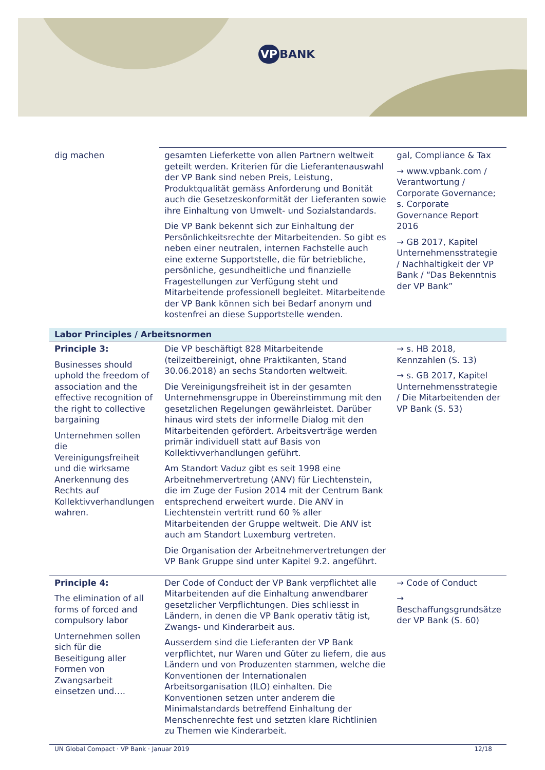VP BANK
| dig machen | gesamten Lieferkette von allen Partnern weltweit geteilt werden. Kriterien für die Lieferantenauswahl der VP Bank sind neben Preis, Leistung, Produktqualität gemäss Anforderung und Bonität auch die Gesetzeskonformität der Lieferanten sowie ihre Einhaltung von Umwelt- und Sozialstandards. Die VP Bank bekennt sich zur Einhaltung der Persönlichkeitsrechte der Mitarbeitenden. So gibt es neben einer neutralen, internen Fachstelle auch eine externe Supportstelle, die für betriebliche, persönliche, gesundheitliche und finanzielle Fragestellungen zur Verfügung steht und Mitarbeitende professionell begleitet. Mitarbeitende der VP Bank können sich bei Bedarf anonym und kostenfrei an diese Supportstelle wenden. | gal, Compliance & Tax → www.vpbank.com / Verantwortung / Corporate Governance; s. Corporate Governance Report 2016 → GB 2017, Kapitel Unternehmensstrategie / Nachhaltigkeit der VP Bank / “Das Bekenntnis der VP Bank” |
| Labor Principles / Arbeitsnormen | | |
| Principle 3: Businesses should uphold the freedom of association and the effective recognition of the right to collective bargaining Unternehmen sollen die Vereinigungsfreiheit und die wirksame Anerkennung des Rechts auf Kollektivverhandlungen wahren. | Die VP beschäftigt 828 Mitarbeitende (teilzeitbereinigt, ohne Praktikanten, Stand 30.06.2018) an sechs Standorten weltweit. Die Vereinigungsfreiheit ist in der gesamten Unternehmensgruppe in Übereinstimmung mit den gesetzlichen Regelungen gewährleistet. Darüber hinaus wird stets der informelle Dialog mit den Mitarbeitenden gefördert. Arbeitsverträge werden primär individuell statt auf Basis von Kollektivverhandlungen geführt. Am Standort Vaduz gibt es seit 1998 eine Arbeitnehmervertretung (ANV) für Liechtenstein, die im Zuge der Fusion 2014 mit der Centrum Bank entsprechend erweitert wurde. Die ANV in Liechtenstein vertritt rund 60 % aller Mitarbeitenden der Gruppe weltweit. Die ANV ist auch am Standort Luxemburg vertreten. Die Organisation der Arbeitnehmervertretungen der VP Bank Gruppe sind unter Kapitel 9.2. angeführt. | → s. HB 2018, Kennzahlen (S. 13) → s. GB 2017, Kapitel Unternehmensstrategie / Die Mitarbeitenden der VP Bank (S. 53) |
| Principle 4: The elimination of all forms of forced and compulsory labor Unternehmen sollen sich für die Beseitigung aller Formen von Zwangsarbeit einsetzen und…. | Der Code of Conduct der VP Bank verpflichtet alle Mitarbeitenden auf die Einhaltung anwendbarer gesetzlicher Verpflichtungen. Dies schliesst in Ländern, in denen die VP Bank operativ tätig ist, Zwangs- und Kinderarbeit aus. Ausserdem sind die Lieferanten der VP Bank verpflichtet, nur Waren und Güter zu liefern, die aus Ländern und von Produzenten stammen, welche die Konventionen der Internationalen Arbeitsorganisation (ILO) einhalten. Die Konventionen setzen unter anderem die Minimalstandards betreffend Einhaltung der Menschenrechte fest und setzten klare Richtlinien zu Themen wie Kinderarbeit. | → Code of Conduct → Beschaffungsgrundsätze der VP Bank (S. 60) |
UN Global Compact · VP Bank · Januar 2019 12/18